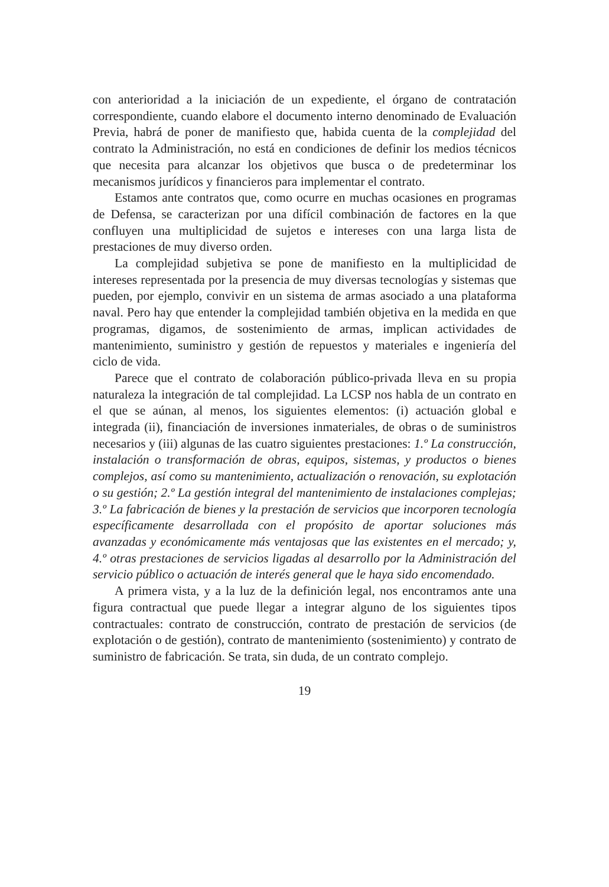con anterioridad a la iniciación de un expediente, el órgano de contratación correspondiente, cuando elabore el documento interno denominado de Evaluación Previa, habrá de poner de manifiesto que, habida cuenta de la complejidad del contrato la Administración, no está en condiciones de definir los medios técnicos que necesita para alcanzar los objetivos que busca o de predeterminar los mecanismos jurídicos y financieros para implementar el contrato.
Estamos ante contratos que, como ocurre en muchas ocasiones en programas de Defensa, se caracterizan por una difícil combinación de factores en la que confluyen una multiplicidad de sujetos e intereses con una larga lista de prestaciones de muy diverso orden.
La complejidad subjetiva se pone de manifiesto en la multiplicidad de intereses representada por la presencia de muy diversas tecnologías y sistemas que pueden, por ejemplo, convivir en un sistema de armas asociado a una plataforma naval. Pero hay que entender la complejidad también objetiva en la medida en que programas, digamos, de sostenimiento de armas, implican actividades de mantenimiento, suministro y gestión de repuestos y materiales e ingeniería del ciclo de vida.
Parece que el contrato de colaboración público-privada lleva en su propia naturaleza la integración de tal complejidad. La LCSP nos habla de un contrato en el que se aúnan, al menos, los siguientes elementos: (i) actuación global e integrada (ii), financiación de inversiones inmateriales, de obras o de suministros necesarios y (iii) algunas de las cuatro siguientes prestaciones: 1.º La construcción, instalación o transformación de obras, equipos, sistemas, y productos o bienes complejos, así como su mantenimiento, actualización o renovación, su explotación o su gestión; 2.º La gestión integral del mantenimiento de instalaciones complejas; 3.º La fabricación de bienes y la prestación de servicios que incorporen tecnología específicamente desarrollada con el propósito de aportar soluciones más avanzadas y económicamente más ventajosas que las existentes en el mercado; y, 4.º otras prestaciones de servicios ligadas al desarrollo por la Administración del servicio público o actuación de interés general que le haya sido encomendado.
A primera vista, y a la luz de la definición legal, nos encontramos ante una figura contractual que puede llegar a integrar alguno de los siguientes tipos contractuales: contrato de construcción, contrato de prestación de servicios (de explotación o de gestión), contrato de mantenimiento (sostenimiento) y contrato de suministro de fabricación. Se trata, sin duda, de un contrato complejo.
19